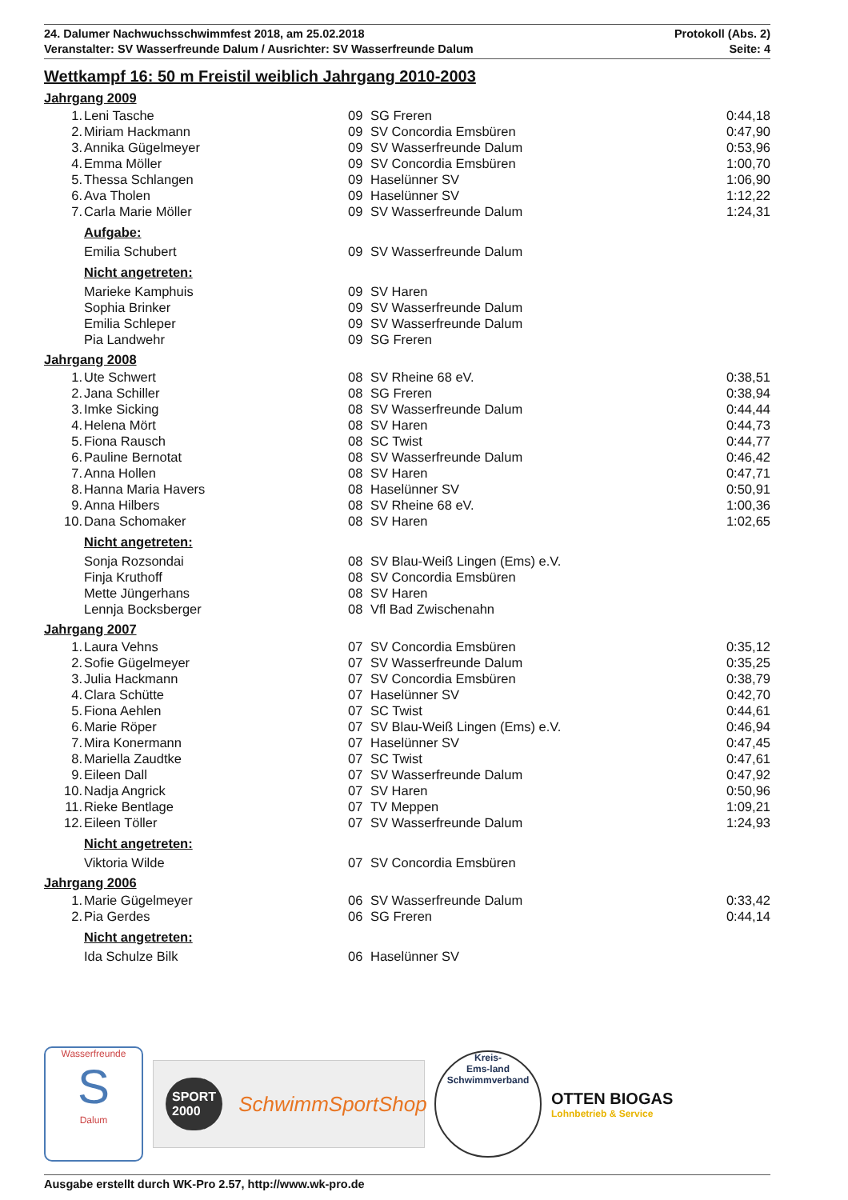24. Dalumer Nachwuchsschwimmfest 2018, am 25.02.2018
Veranstalter: SV Wasserfreunde Dalum / Ausrichter: SV Wasserfreunde Dalum
Protokoll (Abs. 2)
Seite: 4
Wettkampf 16: 50 m Freistil weiblich Jahrgang 2010-2003
Jahrgang 2009
| 1. | Leni Tasche | 09 | SG Freren | 0:44,18 |
| 2. | Miriam Hackmann | 09 | SV Concordia Emsbüren | 0:47,90 |
| 3. | Annika Gügelmeyer | 09 | SV Wasserfreunde Dalum | 0:53,96 |
| 4. | Emma Möller | 09 | SV Concordia Emsbüren | 1:00,70 |
| 5. | Thessa Schlangen | 09 | Haselünner SV | 1:06,90 |
| 6. | Ava Tholen | 09 | Haselünner SV | 1:12,22 |
| 7. | Carla Marie Möller | 09 | SV Wasserfreunde Dalum | 1:24,31 |
| Aufgabe: | | | | |
| | Emilia Schubert | 09 | SV Wasserfreunde Dalum | |
| Nicht angetreten: | | | | |
| | Marieke Kamphuis | 09 | SV Haren | |
| | Sophia Brinker | 09 | SV Wasserfreunde Dalum | |
| | Emilia Schleper | 09 | SV Wasserfreunde Dalum | |
| | Pia Landwehr | 09 | SG Freren | |
Jahrgang 2008
| 1. | Ute Schwert | 08 | SV Rheine 68 eV. | 0:38,51 |
| 2. | Jana Schiller | 08 | SG Freren | 0:38,94 |
| 3. | Imke Sicking | 08 | SV Wasserfreunde Dalum | 0:44,44 |
| 4. | Helena Mört | 08 | SV Haren | 0:44,73 |
| 5. | Fiona Rausch | 08 | SC Twist | 0:44,77 |
| 6. | Pauline Bernotat | 08 | SV Wasserfreunde Dalum | 0:46,42 |
| 7. | Anna Hollen | 08 | SV Haren | 0:47,71 |
| 8. | Hanna Maria Havers | 08 | Haselünner SV | 0:50,91 |
| 9. | Anna Hilbers | 08 | SV Rheine 68 eV. | 1:00,36 |
| 10. | Dana Schomaker | 08 | SV Haren | 1:02,65 |
| Nicht angetreten: | | | | |
| | Sonja Rozsondai | 08 | SV Blau-Weiß Lingen (Ems) e.V. | |
| | Finja Kruthoff | 08 | SV Concordia Emsbüren | |
| | Mette Jüngerhans | 08 | SV Haren | |
| | Lennja Bocksberger | 08 | Vfl Bad Zwischenahn | |
Jahrgang 2007
| 1. | Laura Vehns | 07 | SV Concordia Emsbüren | 0:35,12 |
| 2. | Sofie Gügelmeyer | 07 | SV Wasserfreunde Dalum | 0:35,25 |
| 3. | Julia Hackmann | 07 | SV Concordia Emsbüren | 0:38,79 |
| 4. | Clara Schütte | 07 | Haselünner SV | 0:42,70 |
| 5. | Fiona Aehlen | 07 | SC Twist | 0:44,61 |
| 6. | Marie Röper | 07 | SV Blau-Weiß Lingen (Ems) e.V. | 0:46,94 |
| 7. | Mira Konermann | 07 | Haselünner SV | 0:47,45 |
| 8. | Mariella Zaudtke | 07 | SC Twist | 0:47,61 |
| 9. | Eileen Dall | 07 | SV Wasserfreunde Dalum | 0:47,92 |
| 10. | Nadja Angrick | 07 | SV Haren | 0:50,96 |
| 11. | Rieke Bentlage | 07 | TV Meppen | 1:09,21 |
| 12. | Eileen Töller | 07 | SV Wasserfreunde Dalum | 1:24,93 |
| Nicht angetreten: | | | | |
| | Viktoria Wilde | 07 | SV Concordia Emsbüren | |
Jahrgang 2006
| 1. | Marie Gügelmeyer | 06 | SV Wasserfreunde Dalum | 0:33,42 |
| 2. | Pia Gerdes | 06 | SG Freren | 0:44,14 |
| Nicht angetreten: | | | | |
| | Ida Schulze Bilk | 06 | Haselünner SV | |
Wasserfreunde
S
Dalum
SPORT 2000
SchwimmSportShop
Kreis-
Ems-land
Schwimmverband
OTTEN BIOGAS
Lohnbetrieb & Service
Ausgabe erstellt durch WK-Pro 2.57, http://www.wk-pro.de